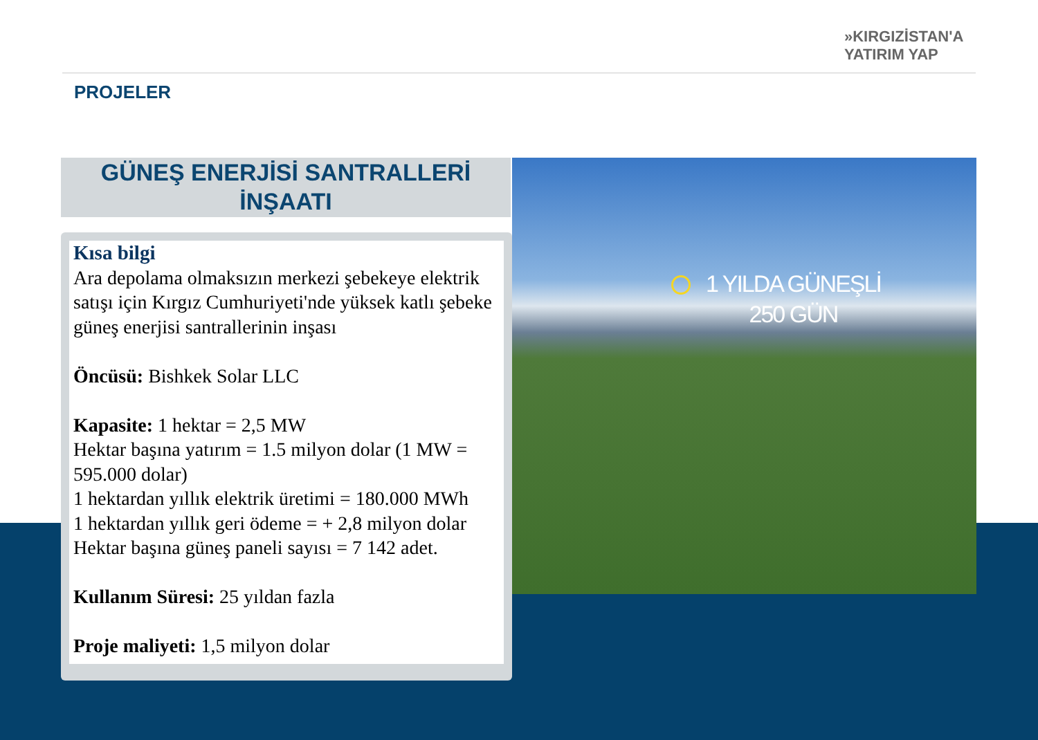»KIRGIZİSTAN'A
YATIRIM YAP
PROJELER
GÜNEŞ ENERJİSİ SANTRALLERİ
İNŞAATI
1 YILDA GÜNEŞLİ
250 GÜN
Kısa bilgi
Ara depolama olmaksızın merkezi şebekeye elektrik satışı için Kırgız Cumhuriyeti'nde yüksek katlı şebeke güneş enerjisi santrallerinin inşası
Öncüsü: Bishkek Solar LLC
Kapasite: 1 hektar = 2,5 MW
Hektar başına yatırım = 1.5 milyon dolar (1 MW = 595.000 dolar)
1 hektardan yıllık elektrik üretimi = 180.000 MWh
1 hektardan yıllık geri ödeme = + 2,8 milyon dolar
Hektar başına güneş paneli sayısı = 7 142 adet.
Kullanım Süresi: 25 yıldan fazla
Proje maliyeti: 1,5 milyon dolar